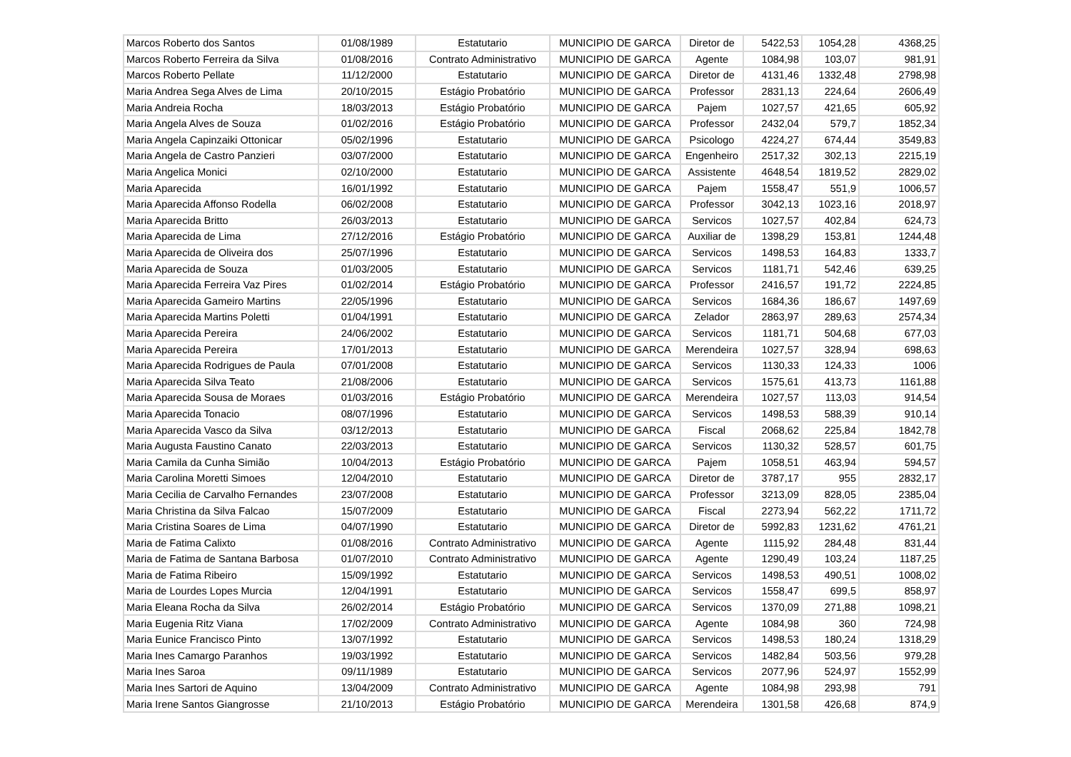| Marcos Roberto dos Santos | 01/08/1989 | Estatutario | MUNICIPIO DE GARCA | Diretor de | 5422,53 | 1054,28 | 4368,25 |
| Marcos Roberto Ferreira da Silva | 01/08/2016 | Contrato Administrativo | MUNICIPIO DE GARCA | Agente | 1084,98 | 103,07 | 981,91 |
| Marcos Roberto Pellate | 11/12/2000 | Estatutario | MUNICIPIO DE GARCA | Diretor de | 4131,46 | 1332,48 | 2798,98 |
| Maria Andrea Sega Alves de Lima | 20/10/2015 | Estágio Probatório | MUNICIPIO DE GARCA | Professor | 2831,13 | 224,64 | 2606,49 |
| Maria Andreia Rocha | 18/03/2013 | Estágio Probatório | MUNICIPIO DE GARCA | Pajem | 1027,57 | 421,65 | 605,92 |
| Maria Angela Alves de Souza | 01/02/2016 | Estágio Probatório | MUNICIPIO DE GARCA | Professor | 2432,04 | 579,7 | 1852,34 |
| Maria Angela Capinzaiki Ottonicar | 05/02/1996 | Estatutario | MUNICIPIO DE GARCA | Psicologo | 4224,27 | 674,44 | 3549,83 |
| Maria Angela de Castro Panzieri | 03/07/2000 | Estatutario | MUNICIPIO DE GARCA | Engenheiro | 2517,32 | 302,13 | 2215,19 |
| Maria Angelica Monici | 02/10/2000 | Estatutario | MUNICIPIO DE GARCA | Assistente | 4648,54 | 1819,52 | 2829,02 |
| Maria Aparecida | 16/01/1992 | Estatutario | MUNICIPIO DE GARCA | Pajem | 1558,47 | 551,9 | 1006,57 |
| Maria Aparecida Affonso Rodella | 06/02/2008 | Estatutario | MUNICIPIO DE GARCA | Professor | 3042,13 | 1023,16 | 2018,97 |
| Maria Aparecida Britto | 26/03/2013 | Estatutario | MUNICIPIO DE GARCA | Servicos | 1027,57 | 402,84 | 624,73 |
| Maria Aparecida de Lima | 27/12/2016 | Estágio Probatório | MUNICIPIO DE GARCA | Auxiliar de | 1398,29 | 153,81 | 1244,48 |
| Maria Aparecida de Oliveira dos | 25/07/1996 | Estatutario | MUNICIPIO DE GARCA | Servicos | 1498,53 | 164,83 | 1333,7 |
| Maria Aparecida de Souza | 01/03/2005 | Estatutario | MUNICIPIO DE GARCA | Servicos | 1181,71 | 542,46 | 639,25 |
| Maria Aparecida Ferreira Vaz Pires | 01/02/2014 | Estágio Probatório | MUNICIPIO DE GARCA | Professor | 2416,57 | 191,72 | 2224,85 |
| Maria Aparecida Gameiro Martins | 22/05/1996 | Estatutario | MUNICIPIO DE GARCA | Servicos | 1684,36 | 186,67 | 1497,69 |
| Maria Aparecida Martins Poletti | 01/04/1991 | Estatutario | MUNICIPIO DE GARCA | Zelador | 2863,97 | 289,63 | 2574,34 |
| Maria Aparecida Pereira | 24/06/2002 | Estatutario | MUNICIPIO DE GARCA | Servicos | 1181,71 | 504,68 | 677,03 |
| Maria Aparecida Pereira | 17/01/2013 | Estatutario | MUNICIPIO DE GARCA | Merendeira | 1027,57 | 328,94 | 698,63 |
| Maria Aparecida Rodrigues de Paula | 07/01/2008 | Estatutario | MUNICIPIO DE GARCA | Servicos | 1130,33 | 124,33 | 1006 |
| Maria Aparecida Silva Teato | 21/08/2006 | Estatutario | MUNICIPIO DE GARCA | Servicos | 1575,61 | 413,73 | 1161,88 |
| Maria Aparecida Sousa de Moraes | 01/03/2016 | Estágio Probatório | MUNICIPIO DE GARCA | Merendeira | 1027,57 | 113,03 | 914,54 |
| Maria Aparecida Tonacio | 08/07/1996 | Estatutario | MUNICIPIO DE GARCA | Servicos | 1498,53 | 588,39 | 910,14 |
| Maria Aparecida Vasco da Silva | 03/12/2013 | Estatutario | MUNICIPIO DE GARCA | Fiscal | 2068,62 | 225,84 | 1842,78 |
| Maria Augusta Faustino Canato | 22/03/2013 | Estatutario | MUNICIPIO DE GARCA | Servicos | 1130,32 | 528,57 | 601,75 |
| Maria Camila da Cunha Simião | 10/04/2013 | Estágio Probatório | MUNICIPIO DE GARCA | Pajem | 1058,51 | 463,94 | 594,57 |
| Maria Carolina Moretti Simoes | 12/04/2010 | Estatutario | MUNICIPIO DE GARCA | Diretor de | 3787,17 | 955 | 2832,17 |
| Maria Cecilia de Carvalho Fernandes | 23/07/2008 | Estatutario | MUNICIPIO DE GARCA | Professor | 3213,09 | 828,05 | 2385,04 |
| Maria Christina da Silva Falcao | 15/07/2009 | Estatutario | MUNICIPIO DE GARCA | Fiscal | 2273,94 | 562,22 | 1711,72 |
| Maria Cristina Soares de Lima | 04/07/1990 | Estatutario | MUNICIPIO DE GARCA | Diretor de | 5992,83 | 1231,62 | 4761,21 |
| Maria de Fatima Calixto | 01/08/2016 | Contrato Administrativo | MUNICIPIO DE GARCA | Agente | 1115,92 | 284,48 | 831,44 |
| Maria de Fatima de Santana Barbosa | 01/07/2010 | Contrato Administrativo | MUNICIPIO DE GARCA | Agente | 1290,49 | 103,24 | 1187,25 |
| Maria de Fatima Ribeiro | 15/09/1992 | Estatutario | MUNICIPIO DE GARCA | Servicos | 1498,53 | 490,51 | 1008,02 |
| Maria de Lourdes Lopes Murcia | 12/04/1991 | Estatutario | MUNICIPIO DE GARCA | Servicos | 1558,47 | 699,5 | 858,97 |
| Maria Eleana Rocha da Silva | 26/02/2014 | Estágio Probatório | MUNICIPIO DE GARCA | Servicos | 1370,09 | 271,88 | 1098,21 |
| Maria Eugenia Ritz Viana | 17/02/2009 | Contrato Administrativo | MUNICIPIO DE GARCA | Agente | 1084,98 | 360 | 724,98 |
| Maria Eunice Francisco Pinto | 13/07/1992 | Estatutario | MUNICIPIO DE GARCA | Servicos | 1498,53 | 180,24 | 1318,29 |
| Maria Ines Camargo Paranhos | 19/03/1992 | Estatutario | MUNICIPIO DE GARCA | Servicos | 1482,84 | 503,56 | 979,28 |
| Maria Ines Saroa | 09/11/1989 | Estatutario | MUNICIPIO DE GARCA | Servicos | 2077,96 | 524,97 | 1552,99 |
| Maria Ines Sartori de Aquino | 13/04/2009 | Contrato Administrativo | MUNICIPIO DE GARCA | Agente | 1084,98 | 293,98 | 791 |
| Maria Irene Santos Giangrosse | 21/10/2013 | Estágio Probatório | MUNICIPIO DE GARCA | Merendeira | 1301,58 | 426,68 | 874,9 |